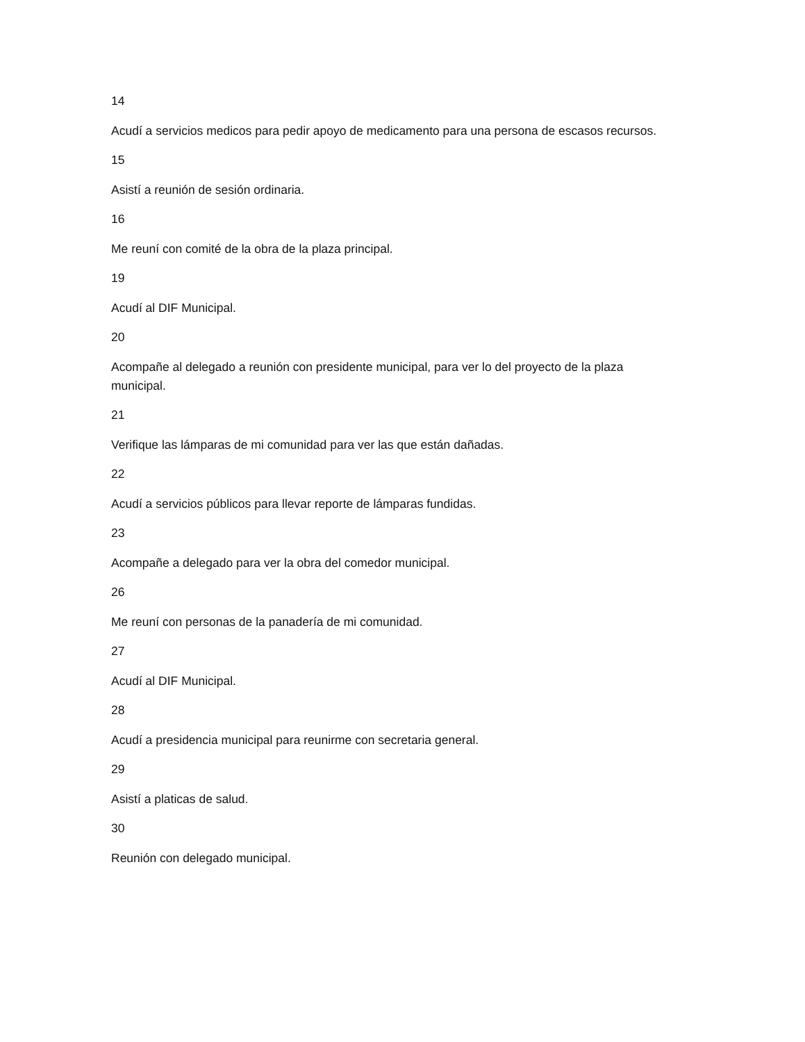14
Acudí a servicios medicos para pedir apoyo de medicamento para una persona de escasos recursos.
15
Asistí a reunión de sesión ordinaria.
16
Me reuní con comité de la obra de la plaza principal.
19
Acudí al DIF Municipal.
20
Acompañe al delegado a reunión con presidente municipal, para ver lo del proyecto de la plaza municipal.
21
Verifique las lámparas de mi comunidad para ver las que están dañadas.
22
Acudí a servicios públicos para llevar reporte de lámparas fundidas.
23
Acompañe a delegado para ver la obra del comedor municipal.
26
Me reuní con personas de la panadería de mi comunidad.
27
Acudí al DIF Municipal.
28
Acudí a presidencia municipal para reunirme con secretaria general.
29
Asistí a platicas de salud.
30
Reunión con delegado municipal.